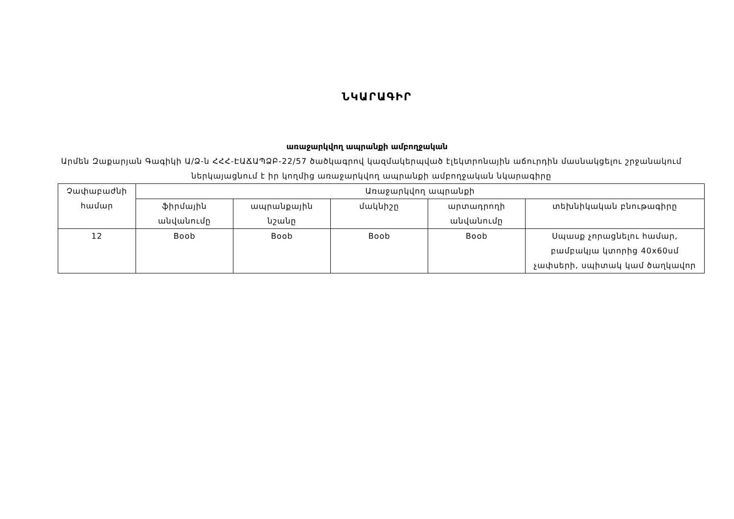ՆԿԱՐԱԳԻՐ
առաջարկվող ապրանքի ամբողջական
Արմեն Զաքարյան Գագիկի Ա/Ձ-ն ՀՀՀ-ԷԱՃԱՊՁԲ-22/57 ծածկագրով կազմակերպված էլեկտրոնային աճուրդին մասնակցելու շրջանակում ներկայացնում է իր կողմից առաջարկվող ապրանքի ամբողջական նկարագիրը
| Չափաբաժնի համար | Առաջարկվող ապրանքի | | | | |
| --- | --- | --- | --- | --- | --- |
| | ֆիրմային անվանումը | ապրանքային նշանը | մակնիշը | արտադրողի անվանումը | տեխնիկական բնութագիրը |
| 12 | Boob | Boob | Boob | Boob | Սպասք չորացնելու համար, բամբակյա կտորից 40x60սմ չափսերի, սպիտակ կամ ծաղկավոր |